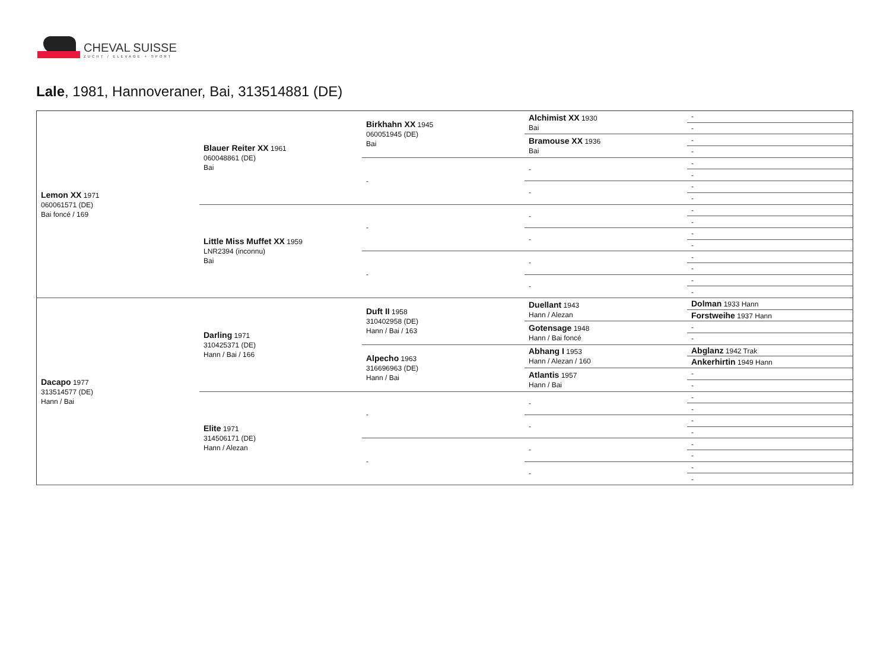CHEVAL SUISSE
ZUCHT / ELEVAGE + SPORT
Lale, 1981, Hannoveraner, Bai, 313514881 (DE)
| Lemon XX 1971 060061571 (DE) Bai foncé / 169 | Blauer Reiter XX 1961 060048861 (DE) Bai | Birkhahn XX 1945 060051945 (DE) Bai | Alchimist XX 1930 Bai | - |
| | | | | - |
| | | | Bramouse XX 1936 Bai | - |
| | | | | - |
| | | - | - | - |
| | | | | - |
| | | | - | - |
| | | | | - |
| | Little Miss Muffet XX 1959 LNR2394 (inconnu) Bai | - | - | - |
| | | | | - |
| | | | - | - |
| | | | | - |
| | | - | - | - |
| | | | | - |
| | | | - | - |
| | | | | - |
| Dacapo 1977 313514577 (DE) Hann / Bai | Darling 1971 310425371 (DE) Hann / Bai / 166 | Duft II 1958 310402958 (DE) Hann / Bai / 163 | Duellant 1943 Hann / Alezan | Dolman 1933 Hann |
| | | | | Forstweihe 1937 Hann |
| | | | Gotensage 1948 Hann / Bai foncé | - |
| | | | | - |
| | | Alpecho 1963 316696963 (DE) Hann / Bai | Abhang I 1953 Hann / Alezan / 160 | Abglanz 1942 Trak |
| | | | | Ankerhirtin 1949 Hann |
| | | | Atlantis 1957 Hann / Bai | - |
| | | | | - |
| | Elite 1971 314506171 (DE) Hann / Alezan | - | - | - |
| | | | | - |
| | | | - | - |
| | | | | - |
| | | - | - | - |
| | | | | - |
| | | | - | - |
| | | | | - |